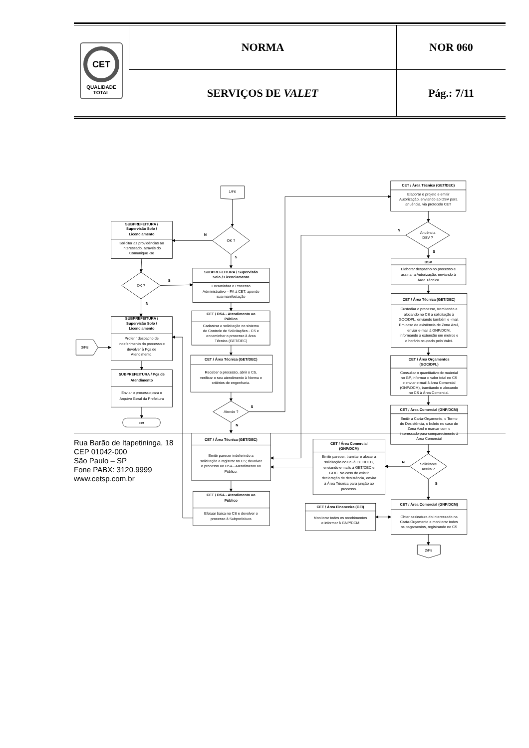| CET QUALIDADE TOTAL | NORMA | NOR 060 |
| | SERVIÇOS DE VALET | Pág.: 7/11 |
1/F6
SUBPREFEITURA /
Supervisão Solo /
Licenciamento
Solicitar as providências ao
Interessado, através do
Comunique -se
OK ?
N
S
SUBPREFEITURA / Supervisão
Solo / Licenciamento
Encaminhar o Processo
Administrativo – PA à CET, apondo
sua manifestação
OK ?
S
N
SUBPREFEITURA /
Supervisão Solo /
Licenciamento
Proferir despacho de
indeferimento do processo e
devolver à Pça de
Atendimento.
3/F8
SUBPREFEITURA / Pça de
Atendimento
Enviar o processo para o
Arquivo Geral da Prefeitura
FIM
CET / DSA - Atendimento ao
Público
Cadastrar a solicitação no sistema
de Controle de Solicitações - CS e
encaminhar o processo à área
Técnica (GET/DEC)
CET / Área Técnica (GET/DEC)
Receber o processo, abrir o CS,
verificar o seu atendimento à Norma e
critérios de engenharia.
Atende ?
S
N
CET / Área Técnica (GET/DEC)
Emitir parecer indeferindo a
solicitação e registrar no CS; devolver
o processo ao DSA - Atendimento ao
Público.
CET / DSA - Atendimento ao
Público
Efetuar baixa no CS e devolver o
processo à Subprefeitura
CET / Área Técnica (GET/DEC)
Elaborar o projeto e emitir
Autorização, enviando ao DSV para
anuência, via protocolo CET
Anuência
DSV ?
N
S
DSV
Elaborar despacho no processo e
assinar a Autorização, enviando à
Área Técnica
CET / Área Técnica (GET/DEC)
Custodiar o processo, tramitando e
alocando no CS a solicitação à
GOC/DPL, enviando também e -mail.
Em caso de existência de Zona Azul,
enviar e-mail à GNP/DCM,
informando a extensão em metros e
o horário ocupado pelo Valet.
CET / Área Orçamentos
(GOC/DPL)
Consultar o quantitativo de material
no GP, informar o valor total no CS
e enviar e-mail à área Comercial
(GNP/DCM), tramitando e alocando
no CS à Área Comercial.
CET / Área Comercial (GNP/DCM)
Emitir a Carta-Orçamento, o Termo
de Desistência, o boleto no caso de
Zona Azul e marcar com o
interessado para comparecimento à
Área Comercial
Solicitante
aceita ?
N
S
CET / Área Comercial
(GNP/DCM)
Emitir parecer, tramitar e alocar a
solicitação no CS à GET/DEC,
enviando e-mails à GET/DEC e
GOC. No caso de existir
declaração de desistência, enviar
à Área Técnica para junção ao
processo.
CET / Área Comercial (GNP/DCM)
Obter assinatura do interessado na
Carta-Orçamento e monitorar todos
os pagamentos, registrando no CS
CET / Área Financeira (GFI)
Monitorar todos os recebimentos
e informar à GNP/DCM
2/F8
Rua Barão de Itapetininga, 18
CEP 01042-000
São Paulo – SP
Fone PABX: 3120.9999
www.cetsp.com.br